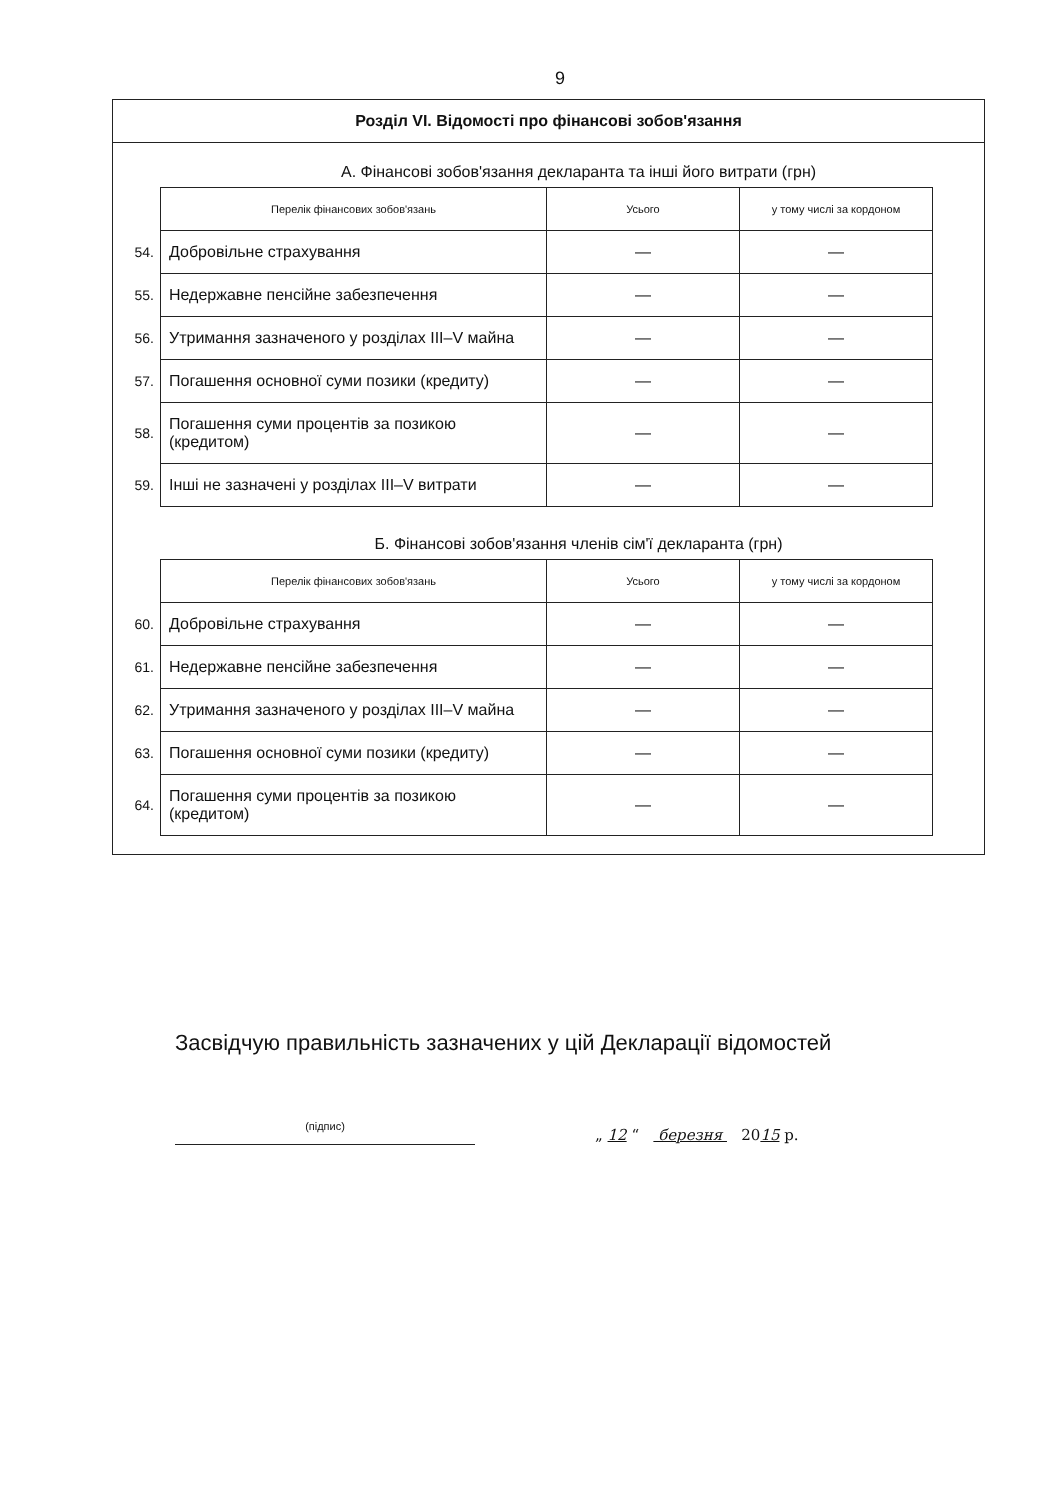9
Розділ VI. Відомості про фінансові зобов'язання
А. Фінансові зобов'язання декларанта та інші його витрати (грн)
| | Перелік фінансових зобов'язань | Усього | у тому числі за кордоном |
| 54. | Добровільне страхування | — | — |
| 55. | Недержавне пенсійне забезпечення | — | — |
| 56. | Утримання зазначеного у розділах III–V майна | — | — |
| 57. | Погашення основної суми позики (кредиту) | — | — |
| 58. | Погашення суми процентів за позикою (кредитом) | — | — |
| 59. | Інші не зазначені у розділах III–V витрати | — | — |
Б. Фінансові зобов'язання членів сім'ї декларанта (грн)
| | Перелік фінансових зобов'язань | Усього | у тому числі за кордоном |
| 60. | Добровільне страхування | — | — |
| 61. | Недержавне пенсійне забезпечення | — | — |
| 62. | Утримання зазначеного у розділах III–V майна | — | — |
| 63. | Погашення основної суми позики (кредиту) | — | — |
| 64. | Погашення суми процентів за позикою (кредитом) | — | — |
Засвідчую правильність зазначених у цій Декларації відомостей
(підпис)
„ 12 “ березня 2015 р.